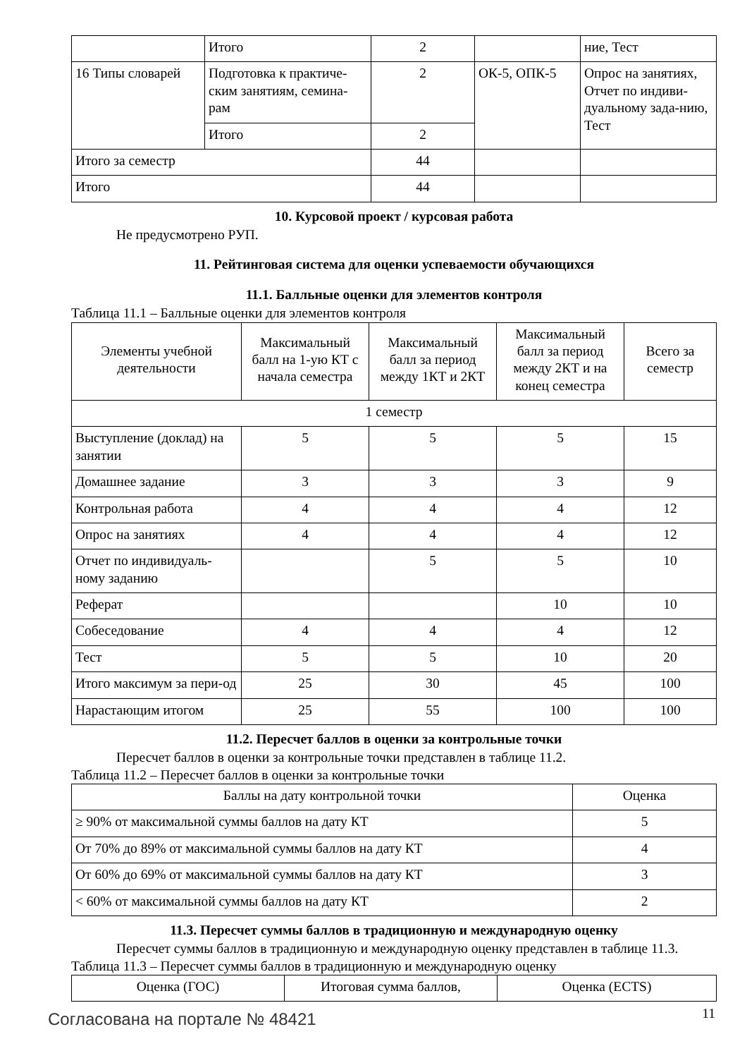| | Итого | 2 | | ние, Тест |
| 16 Типы словарей | Подготовка к практиче-ским занятиям, семина-рам | 2 | ОК-5, ОПК-5 | Опрос на занятиях, Отчет по индиви-дуальному зада-нию, Тест |
| | Итого | 2 | | |
| Итого за семестр | | 44 | | |
| Итого | | 44 | | |
10. Курсовой проект / курсовая работа
Не предусмотрено РУП.
11. Рейтинговая система для оценки успеваемости обучающихся
11.1. Балльные оценки для элементов контроля
Таблица 11.1 – Балльные оценки для элементов контроля
| Элементы учебной деятельности | Максимальный балл на 1-ую КТ с начала семестра | Максимальный балл за период между 1КТ и 2КТ | Максимальный балл за период между 2КТ и на конец семестра | Всего за семестр |
| --- | --- | --- | --- | --- |
| 1 семестр | | | | |
| Выступление (доклад) на занятии | 5 | 5 | 5 | 15 |
| Домашнее задание | 3 | 3 | 3 | 9 |
| Контрольная работа | 4 | 4 | 4 | 12 |
| Опрос на занятиях | 4 | 4 | 4 | 12 |
| Отчет по индивидуаль-ному заданию | | 5 | 5 | 10 |
| Реферат | | | 10 | 10 |
| Собеседование | 4 | 4 | 4 | 12 |
| Тест | 5 | 5 | 10 | 20 |
| Итого максимум за пери-од | 25 | 30 | 45 | 100 |
| Нарастающим итогом | 25 | 55 | 100 | 100 |
11.2. Пересчет баллов в оценки за контрольные точки
Пересчет баллов в оценки за контрольные точки представлен в таблице 11.2.
Таблица 11.2 – Пересчет баллов в оценки за контрольные точки
| Баллы на дату контрольной точки | Оценка |
| --- | --- |
| ≥ 90% от максимальной суммы баллов на дату КТ | 5 |
| От 70% до 89% от максимальной суммы баллов на дату КТ | 4 |
| От 60% до 69% от максимальной суммы баллов на дату КТ | 3 |
| < 60% от максимальной суммы баллов на дату КТ | 2 |
11.3. Пересчет суммы баллов в традиционную и международную оценку
Пересчет суммы баллов в традиционную и международную оценку представлен в таблице 11.3.
Таблица 11.3 – Пересчет суммы баллов в традиционную и международную оценку
| Оценка (ГОС) | Итоговая сумма баллов, | Оценка (ECTS) |
| --- | --- | --- |
Согласована на портале № 48421 11